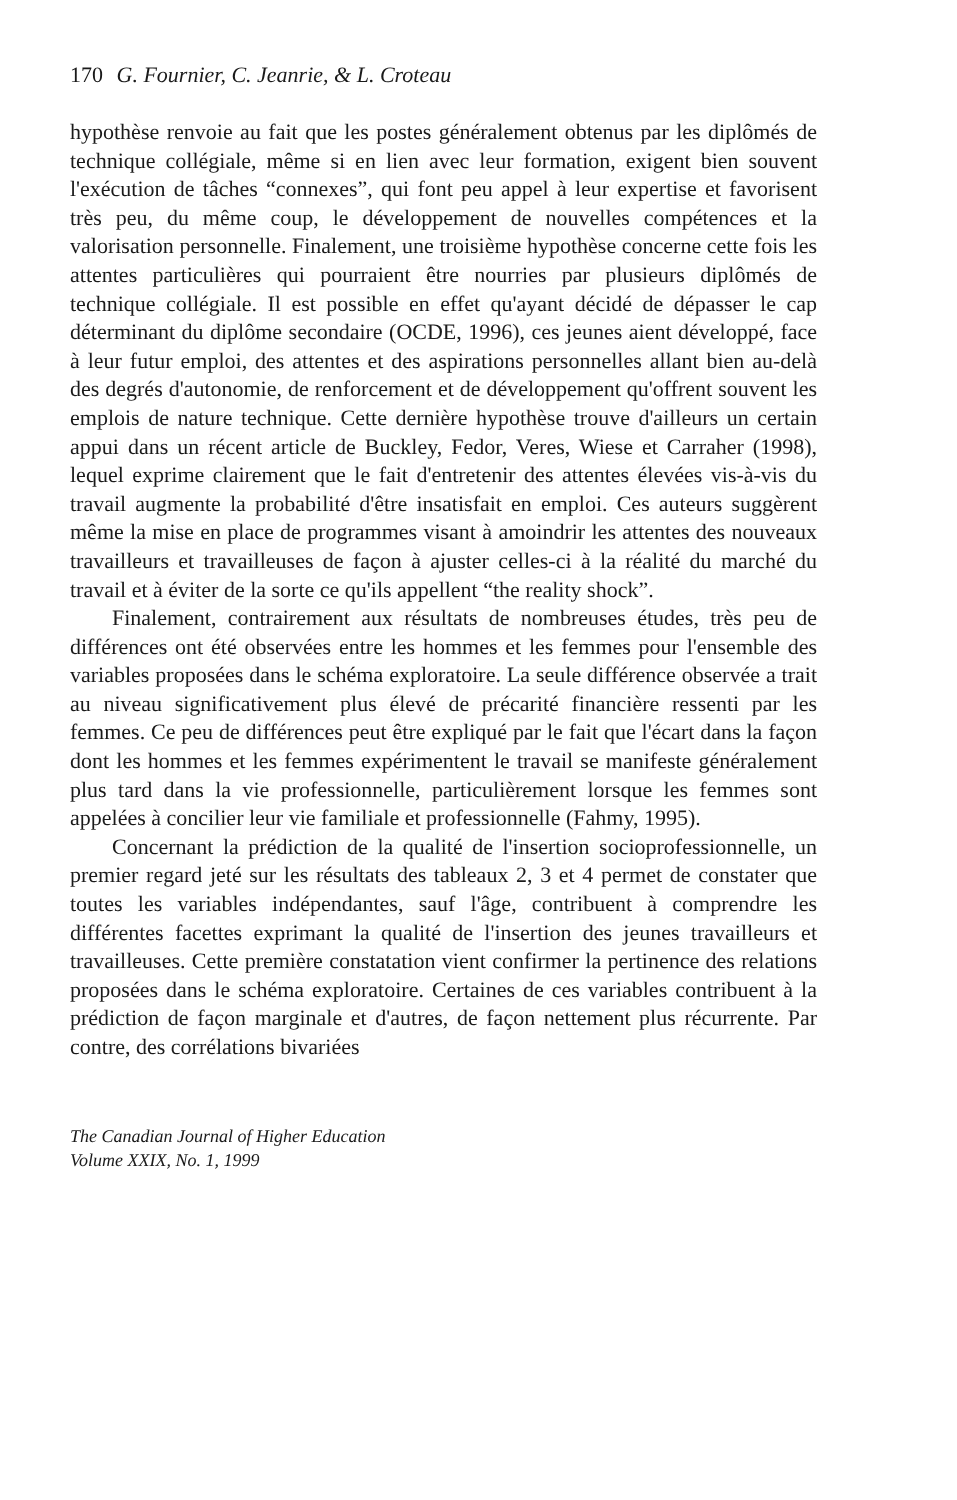170 G. Fournier, C. Jeanrie, & L. Croteau
hypothèse renvoie au fait que les postes généralement obtenus par les diplômés de technique collégiale, même si en lien avec leur formation, exigent bien souvent l'exécution de tâches “connexes”, qui font peu appel à leur expertise et favorisent très peu, du même coup, le développement de nouvelles compétences et la valorisation personnelle. Finalement, une troisième hypothèse concerne cette fois les attentes particulières qui pourraient être nourries par plusieurs diplômés de technique collégiale. Il est possible en effet qu'ayant décidé de dépasser le cap déterminant du diplôme secondaire (OCDE, 1996), ces jeunes aient développé, face à leur futur emploi, des attentes et des aspirations personnelles allant bien au-delà des degrés d'autonomie, de renforcement et de développement qu'offrent souvent les emplois de nature technique. Cette dernière hypothèse trouve d'ailleurs un certain appui dans un récent article de Buckley, Fedor, Veres, Wiese et Carraher (1998), lequel exprime clairement que le fait d'entretenir des attentes élevées vis-à-vis du travail augmente la probabilité d'être insatisfait en emploi. Ces auteurs suggèrent même la mise en place de programmes visant à amoindrir les attentes des nouveaux travailleurs et travailleuses de façon à ajuster celles-ci à la réalité du marché du travail et à éviter de la sorte ce qu'ils appellent “the reality shock”.
Finalement, contrairement aux résultats de nombreuses études, très peu de différences ont été observées entre les hommes et les femmes pour l'ensemble des variables proposées dans le schéma exploratoire. La seule différence observée a trait au niveau significativement plus élevé de précarité financière ressenti par les femmes. Ce peu de différences peut être expliqué par le fait que l'écart dans la façon dont les hommes et les femmes expérimentent le travail se manifeste généralement plus tard dans la vie professionnelle, particulièrement lorsque les femmes sont appelées à concilier leur vie familiale et professionnelle (Fahmy, 1995).
Concernant la prédiction de la qualité de l'insertion socioprofessionnelle, un premier regard jeté sur les résultats des tableaux 2, 3 et 4 permet de constater que toutes les variables indépendantes, sauf l'âge, contribuent à comprendre les différentes facettes exprimant la qualité de l'insertion des jeunes travailleurs et travailleuses. Cette première constatation vient confirmer la pertinence des relations proposées dans le schéma exploratoire. Certaines de ces variables contribuent à la prédiction de façon marginale et d'autres, de façon nettement plus récurrente. Par contre, des corrélations bivariées
The Canadian Journal of Higher Education
Volume XXIX, No. 1, 1999